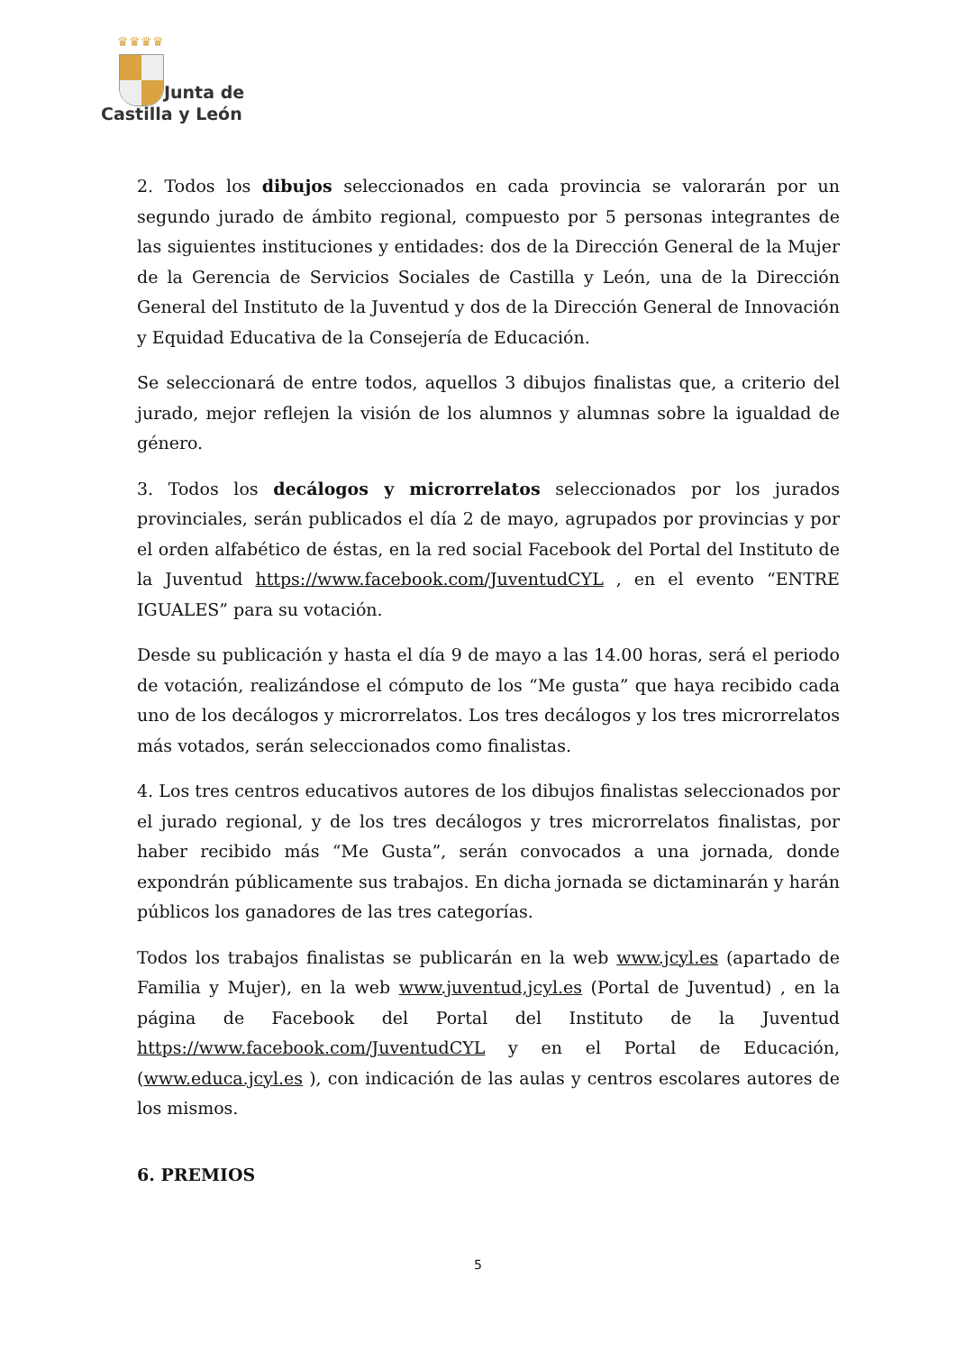♛♛♛♛
Junta de
Castilla y León
2. Todos los dibujos seleccionados en cada provincia se valorarán por un segundo jurado de ámbito regional, compuesto por 5 personas integrantes de las siguientes instituciones y entidades: dos de la Dirección General de la Mujer de la Gerencia de Servicios Sociales de Castilla y León, una de la Dirección General del Instituto de la Juventud y dos de la Dirección General de Innovación y Equidad Educativa de la Consejería de Educación.
Se seleccionará de entre todos, aquellos 3 dibujos finalistas que, a criterio del jurado, mejor reflejen la visión de los alumnos y alumnas sobre la igualdad de género.
3. Todos los decálogos y microrrelatos seleccionados por los jurados provinciales, serán publicados el día 2 de mayo, agrupados por provincias y por el orden alfabético de éstas, en la red social Facebook del Portal del Instituto de la Juventud https://www.facebook.com/JuventudCYL , en el evento “ENTRE IGUALES” para su votación.
Desde su publicación y hasta el día 9 de mayo a las 14.00 horas, será el periodo de votación, realizándose el cómputo de los “Me gusta” que haya recibido cada uno de los decálogos y microrrelatos. Los tres decálogos y los tres microrrelatos más votados, serán seleccionados como finalistas.
4. Los tres centros educativos autores de los dibujos finalistas seleccionados por el jurado regional, y de los tres decálogos y tres microrrelatos finalistas, por haber recibido más “Me Gusta”, serán convocados a una jornada, donde expondrán públicamente sus trabajos. En dicha jornada se dictaminarán y harán públicos los ganadores de las tres categorías.
Todos los trabajos finalistas se publicarán en la web www.jcyl.es (apartado de Familia y Mujer), en la web www.juventud,jcyl.es (Portal de Juventud) , en la página de Facebook del Portal del Instituto de la Juventud https://www.facebook.com/JuventudCYL y en el Portal de Educación, (www.educa.jcyl.es ), con indicación de las aulas y centros escolares autores de los mismos.
6. PREMIOS
5